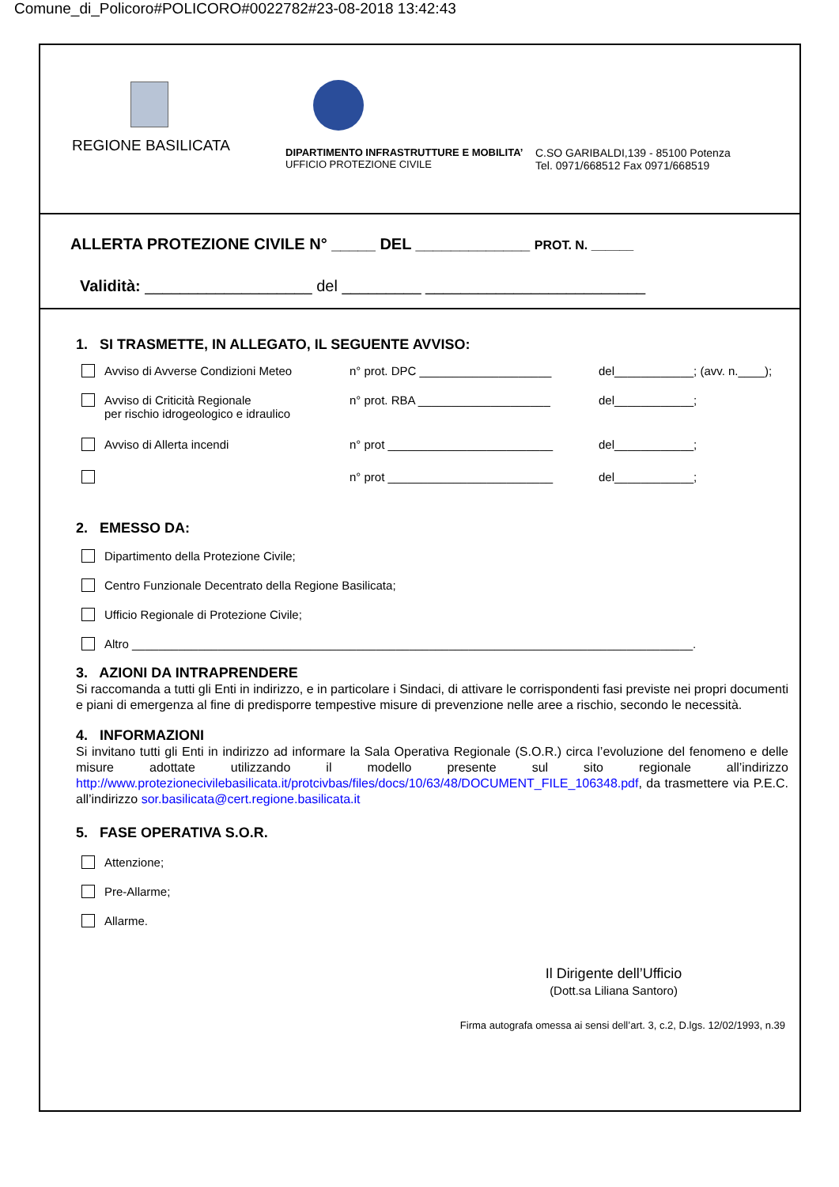Comune_di_Policoro#POLICORO#0022782#23-08-2018 13:42:43
REGIONE BASILICATA
DIPARTIMENTO INFRASTRUTTURE E MOBILITA’
UFFICIO PROTEZIONE CIVILE
C.SO GARIBALDI,139 - 85100 Potenza
Tel. 0971/668512 Fax 0971/668519
ALLERTA PROTEZIONE CIVILE N° _____ DEL _____________ PROT. N. ______
Validità: ___________________ del _________ _________________________
1. SI TRASMETTE, IN ALLEGATO, IL SEGUENTE AVVISO:
Avviso di Avverse Condizioni Meteo n° prot. DPC ____________________ del____________; (avv. n.____);
Avviso di Criticità Regionale
per rischio idrogeologico e idraulico n° prot. RBA ____________________ del____________;
Avviso di Allerta incendi n° prot _________________________ del____________;
n° prot _________________________ del____________;
2. EMESSO DA:
Dipartimento della Protezione Civile;
Centro Funzionale Decentrato della Regione Basilicata;
Ufficio Regionale di Protezione Civile;
Altro _____________________________________________________________________________________.
3. AZIONI DA INTRAPRENDERE
Si raccomanda a tutti gli Enti in indirizzo, e in particolare i Sindaci, di attivare le corrispondenti fasi previste nei propri documenti e piani di emergenza al fine di predisporre tempestive misure di prevenzione nelle aree a rischio, secondo le necessità.
4. INFORMAZIONI
Si invitano tutti gli Enti in indirizzo ad informare la Sala Operativa Regionale (S.O.R.) circa l’evoluzione del fenomeno e delle misure adottate utilizzando il modello presente sul sito regionale all’indirizzo http://www.protezionecivilebasilicata.it/protcivbas/files/docs/10/63/48/DOCUMENT_FILE_106348.pdf, da trasmettere via P.E.C. all’indirizzo sor.basilicata@cert.regione.basilicata.it
5. FASE OPERATIVA S.O.R.
Attenzione;
Pre-Allarme;
Allarme.
Il Dirigente dell’Ufficio
(Dott.sa Liliana Santoro)
Firma autografa omessa ai sensi dell’art. 3, c.2, D.lgs. 12/02/1993, n.39